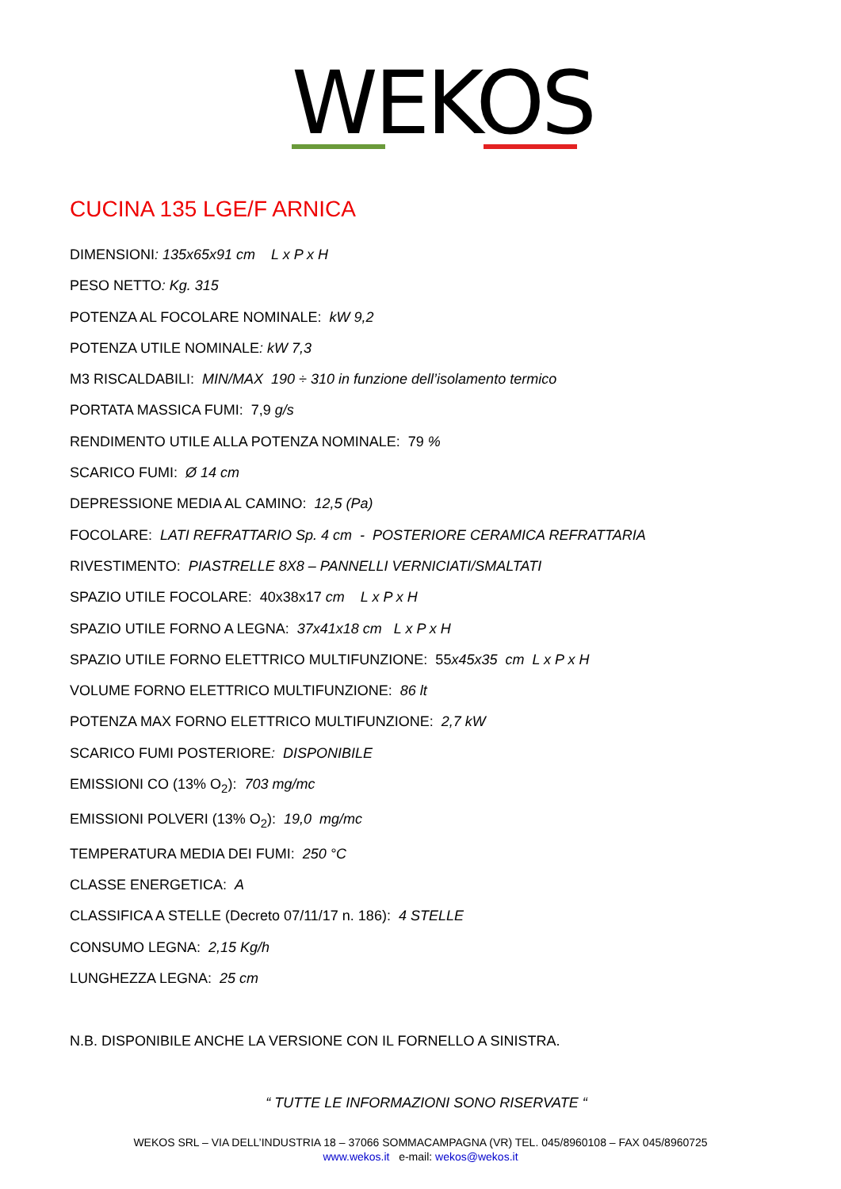WEKOS
CUCINA 135 LGE/F ARNICA
DIMENSIONI: 135x65x91 cm L x P x H
PESO NETTO: Kg. 315
POTENZA AL FOCOLARE NOMINALE: kW 9,2
POTENZA UTILE NOMINALE: kW 7,3
M3 RISCALDABILI: MIN/MAX 190 ÷ 310 in funzione dell’isolamento termico
PORTATA MASSICA FUMI: 7,9 g/s
RENDIMENTO UTILE ALLA POTENZA NOMINALE: 79 %
SCARICO FUMI: Ø 14 cm
DEPRESSIONE MEDIA AL CAMINO: 12,5 (Pa)
FOCOLARE: LATI REFRATTARIO Sp. 4 cm - POSTERIORE CERAMICA REFRATTARIA
RIVESTIMENTO: PIASTRELLE 8X8 – PANNELLI VERNICIATI/SMALTATI
SPAZIO UTILE FOCOLARE: 40x38x17 cm L x P x H
SPAZIO UTILE FORNO A LEGNA: 37x41x18 cm L x P x H
SPAZIO UTILE FORNO ELETTRICO MULTIFUNZIONE: 55x45x35 cm L x P x H
VOLUME FORNO ELETTRICO MULTIFUNZIONE: 86 lt
POTENZA MAX FORNO ELETTRICO MULTIFUNZIONE: 2,7 kW
SCARICO FUMI POSTERIORE: DISPONIBILE
EMISSIONI CO (13% O<sub>2</sub>): 703 mg/mc
EMISSIONI POLVERI (13% O<sub>2</sub>): 19,0 mg/mc
TEMPERATURA MEDIA DEI FUMI: 250 °C
CLASSE ENERGETICA: A
CLASSIFICA A STELLE (Decreto 07/11/17 n. 186): 4 STELLE
CONSUMO LEGNA: 2,15 Kg/h
LUNGHEZZA LEGNA: 25 cm
N.B. DISPONIBILE ANCHE LA VERSIONE CON IL FORNELLO A SINISTRA.
“ TUTTE LE INFORMAZIONI SONO RISERVATE “
WEKOS SRL – VIA DELL’INDUSTRIA 18 – 37066 SOMMACAMPAGNA (VR) TEL. 045/8960108 – FAX 045/8960725
www.wekos.it e-mail: wekos@wekos.it